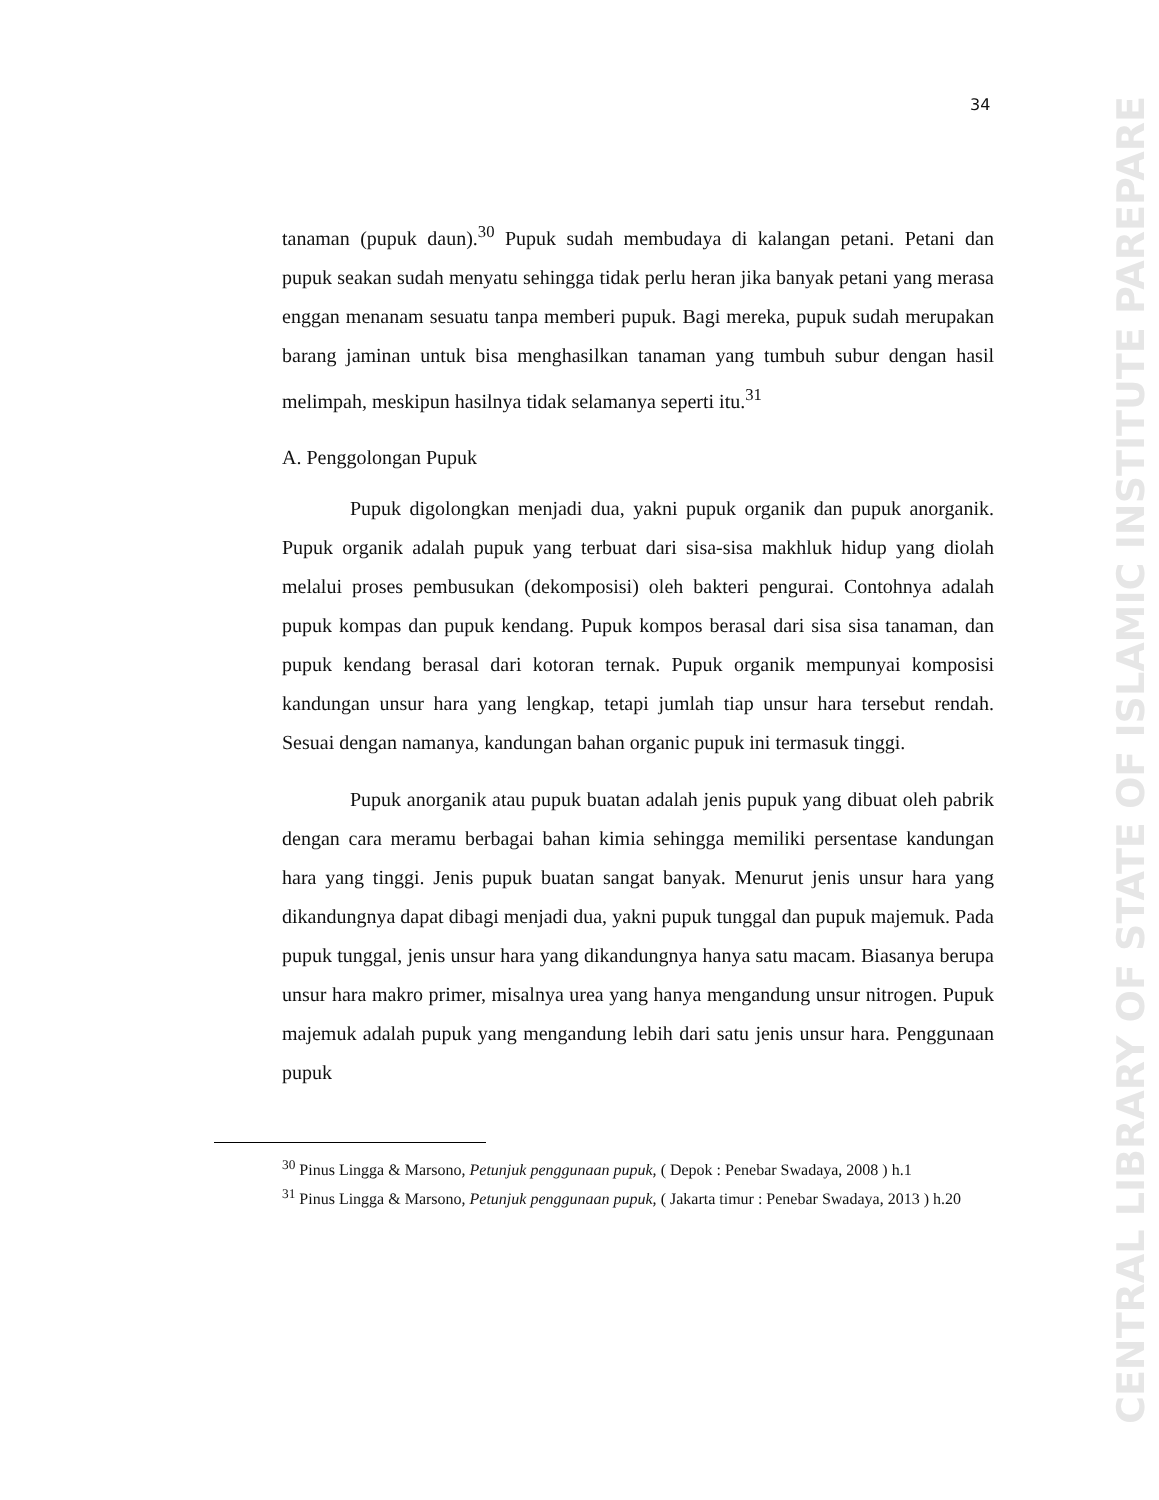CENTRAL LIBRARY OF STATE OF ISLAMIC INSTITUTE PAREPARE
34
tanaman (pupuk daun).<sup>30</sup> Pupuk sudah membudaya di kalangan petani. Petani dan pupuk seakan sudah menyatu sehingga tidak perlu heran jika banyak petani yang merasa enggan menanam sesuatu tanpa memberi pupuk. Bagi mereka, pupuk sudah merupakan barang jaminan untuk bisa menghasilkan tanaman yang tumbuh subur dengan hasil melimpah, meskipun hasilnya tidak selamanya seperti itu.<sup>31</sup>
A. Penggolongan Pupuk
Pupuk digolongkan menjadi dua, yakni pupuk organik dan pupuk anorganik. Pupuk organik adalah pupuk yang terbuat dari sisa-sisa makhluk hidup yang diolah melalui proses pembusukan (dekomposisi) oleh bakteri pengurai. Contohnya adalah pupuk kompas dan pupuk kendang. Pupuk kompos berasal dari sisa sisa tanaman, dan pupuk kendang berasal dari kotoran ternak. Pupuk organik mempunyai komposisi kandungan unsur hara yang lengkap, tetapi jumlah tiap unsur hara tersebut rendah. Sesuai dengan namanya, kandungan bahan organic pupuk ini termasuk tinggi.
Pupuk anorganik atau pupuk buatan adalah jenis pupuk yang dibuat oleh pabrik dengan cara meramu berbagai bahan kimia sehingga memiliki persentase kandungan hara yang tinggi. Jenis pupuk buatan sangat banyak. Menurut jenis unsur hara yang dikandungnya dapat dibagi menjadi dua, yakni pupuk tunggal dan pupuk majemuk. Pada pupuk tunggal, jenis unsur hara yang dikandungnya hanya satu macam. Biasanya berupa unsur hara makro primer, misalnya urea yang hanya mengandung unsur nitrogen. Pupuk majemuk adalah pupuk yang mengandung lebih dari satu jenis unsur hara. Penggunaan pupuk
<sup>30</sup> Pinus Lingga & Marsono, Petunjuk penggunaan pupuk, ( Depok : Penebar Swadaya, 2008 ) h.1
<sup>31</sup> Pinus Lingga & Marsono, Petunjuk penggunaan pupuk, ( Jakarta timur : Penebar Swadaya, 2013 ) h.20